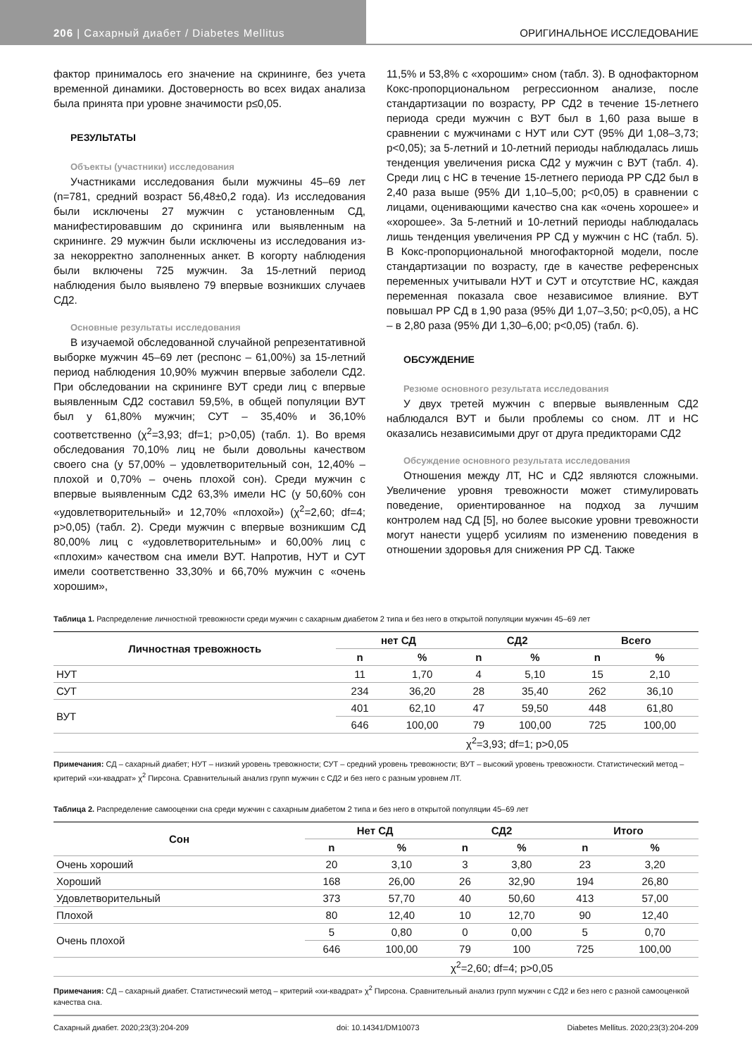206 | Сахарный диабет / Diabetes Mellitus ОРИГИНАЛЬНОЕ ИССЛЕДОВАНИЕ
фактор принималось его значение на скрининге, без учета временной динамики. Достоверность во всех видах анализа была принята при уровне значимости p≤0,05.
РЕЗУЛЬТАТЫ
Объекты (участники) исследования
Участниками исследования были мужчины 45–69 лет (n=781, средний возраст 56,48±0,2 года). Из исследования были исключены 27 мужчин с установленным СД, манифестировавшим до скрининга или выявленным на скрининге. 29 мужчин были исключены из исследования из-за некорректно заполненных анкет. В когорту наблюдения были включены 725 мужчин. За 15-летний период наблюдения было выявлено 79 впервые возникших случаев СД2.
Основные результаты исследования
В изучаемой обследованной случайной репрезентативной выборке мужчин 45–69 лет (респонс – 61,00%) за 15-летний период наблюдения 10,90% мужчин впервые заболели СД2. При обследовании на скрининге ВУТ среди лиц с впервые выявленным СД2 составил 59,5%, в общей популяции ВУТ был у 61,80% мужчин; СУТ – 35,40% и 36,10% соответственно (χ<sup>2</sup>=3,93; df=1; p>0,05) (табл. 1). Во время обследования 70,10% лиц не были довольны качеством своего сна (у 57,00% – удовлетворительный сон, 12,40% – плохой и 0,70% – очень плохой сон). Среди мужчин с впервые выявленным СД2 63,3% имели НС (у 50,60% сон «удовлетворительный» и 12,70% «плохой») (χ<sup>2</sup>=2,60; df=4; p>0,05) (табл. 2). Среди мужчин с впервые возникшим СД 80,00% лиц с «удовлетворительным» и 60,00% лиц с «плохим» качеством сна имели ВУТ. Напротив, НУТ и СУТ имели соответственно 33,30% и 66,70% мужчин с «очень хорошим»,
11,5% и 53,8% с «хорошим» сном (табл. 3). В однофакторном Кокс-пропорциональном регрессионном анализе, после стандартизации по возрасту, РР СД2 в течение 15-летнего периода среди мужчин с ВУТ был в 1,60 раза выше в сравнении с мужчинами с НУТ или СУТ (95% ДИ 1,08–3,73; p<0,05); за 5-летний и 10-летний периоды наблюдалась лишь тенденция увеличения риска СД2 у мужчин с ВУТ (табл. 4). Среди лиц с НС в течение 15-летнего периода РР СД2 был в 2,40 раза выше (95% ДИ 1,10–5,00; p<0,05) в сравнении с лицами, оценивающими качество сна как «очень хорошее» и «хорошее». За 5-летний и 10-летний периоды наблюдалась лишь тенденция увеличения РР СД у мужчин с НС (табл. 5). В Кокс-пропорциональной многофакторной модели, после стандартизации по возрасту, где в качестве референсных переменных учитывали НУТ и СУТ и отсутствие НС, каждая переменная показала свое независимое влияние. ВУТ повышал РР СД в 1,90 раза (95% ДИ 1,07–3,50; p<0,05), а НС – в 2,80 раза (95% ДИ 1,30–6,00; p<0,05) (табл. 6).
ОБСУЖДЕНИЕ
Резюме основного результата исследования
У двух третей мужчин с впервые выявленным СД2 наблюдался ВУТ и были проблемы со сном. ЛТ и НС оказались независимыми друг от друга предикторами СД2
Обсуждение основного результата исследования
Отношения между ЛТ, НС и СД2 являются сложными. Увеличение уровня тревожности может стимулировать поведение, ориентированное на подход за лучшим контролем над СД [5], но более высокие уровни тревожности могут нанести ущерб усилиям по изменению поведения в отношении здоровья для снижения РР СД. Также
Таблица 1. Распределение личностной тревожности среди мужчин с сахарным диабетом 2 типа и без него в открытой популяции мужчин 45–69 лет
| Личностная тревожность | нет СД | | СД2 | | Всего | |
| --- | --- | --- | --- | --- | --- | --- |
| | n | % | n | % | n | % |
| НУТ | 11 | 1,70 | 4 | 5,10 | 15 | 2,10 |
| СУТ | 234 | 36,20 | 28 | 35,40 | 262 | 36,10 |
| ВУТ | 401 | 62,10 | 47 | 59,50 | 448 | 61,80 |
| | 646 | 100,00 | 79 | 100,00 | 725 | 100,00 |
| | χ<sup>2</sup>=3,93; df=1; p>0,05 | | | | | |
Примечания: СД – сахарный диабет; НУТ – низкий уровень тревожности; СУТ – средний уровень тревожности; ВУТ – высокий уровень тревожности. Статистический метод – критерий «хи-квадрат» χ<sup>2</sup> Пирсона. Сравнительный анализ групп мужчин с СД2 и без него с разным уровнем ЛТ.
Таблица 2. Распределение самооценки сна среди мужчин с сахарным диабетом 2 типа и без него в открытой популяции 45–69 лет
| Сон | Нет СД | | СД2 | | Итого | |
| --- | --- | --- | --- | --- | --- | --- |
| | n | % | n | % | n | % |
| Очень хороший | 20 | 3,10 | 3 | 3,80 | 23 | 3,20 |
| Хороший | 168 | 26,00 | 26 | 32,90 | 194 | 26,80 |
| Удовлетворительный | 373 | 57,70 | 40 | 50,60 | 413 | 57,00 |
| Плохой | 80 | 12,40 | 10 | 12,70 | 90 | 12,40 |
| Очень плохой | 5 | 0,80 | 0 | 0,00 | 5 | 0,70 |
| | 646 | 100,00 | 79 | 100 | 725 | 100,00 |
| | χ<sup>2</sup>=2,60; df=4; p>0,05 | | | | | |
Примечания: СД – сахарный диабет. Статистический метод – критерий «хи-квадрат» χ<sup>2</sup> Пирсона. Сравнительный анализ групп мужчин с СД2 и без него с разной самооценкой качества сна.
Сахарный диабет. 2020;23(3):204-209 doi: 10.14341/DM10073 Diabetes Mellitus. 2020;23(3):204-209